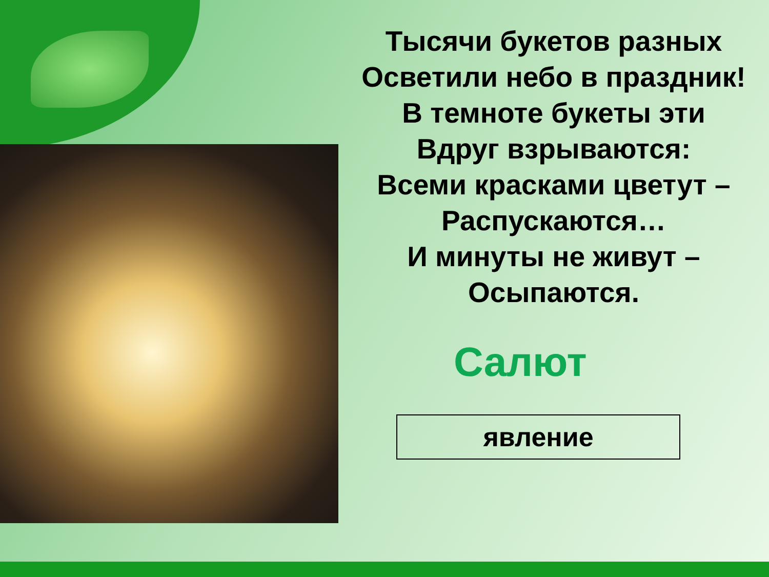Тысячи букетов разных
Осветили небо в праздник!
В темноте букеты эти
Вдруг взрываются:
Всеми красками цветут –
Распускаются…
И минуты не живут –
Осыпаются.
Салют
явление